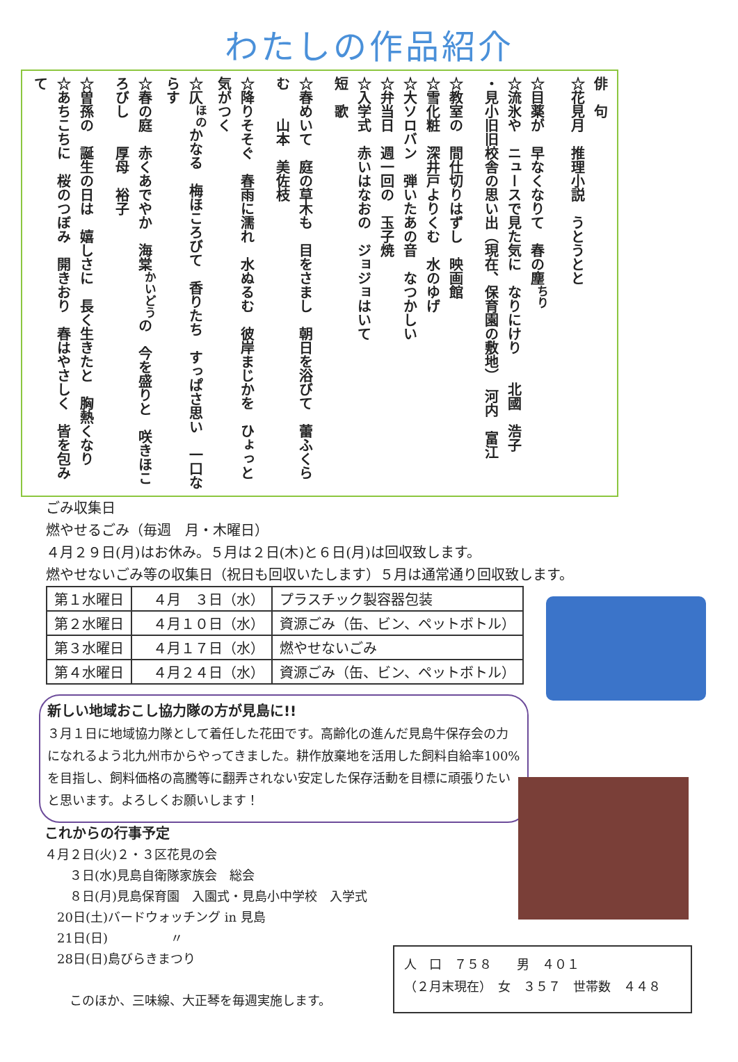わたしの作品紹介
俳　句
☆花見月　推理小説　うとうとと
☆目薬が　早なくなりて　春の塵<sup>ちり</sup>
☆流氷や　ニュースで見た気に　なりにけり　　北國　浩子
・見小旧旧校舎の思い出（現在、保育園の敷地）　河内　富江
☆教室の　間仕切りはずし　映画館
☆雪化粧　深井戸よりくむ　水のゆげ
☆大ソロバン　弾いたあの音　なつかしい
☆弁当日　週一回の　玉子焼
☆入学式　赤いはなおの　ジョジョはいて
短　歌
☆春めいて　庭の草木も　目をさまし　朝日を浴びて　蕾ふくらむ　　山本　美佐枝
☆降りそそぐ　春雨に濡れ　水ぬるむ　彼岸まじかを　ひょっと気がつく
☆仄<sup>ほの</sup>かなる　梅ほころびて　香りたち　すっぱさ思い　一口ならす
☆春の庭　赤くあでやか　海棠<sup>かいどう</sup>の　今を盛りと　咲きほころびし　　厚母　裕子
☆曽孫の　誕生の日は　嬉しさに　長く生きたと　胸熱くなり
☆あちこちに　桜のつぼみ　開きおり　春はやさしく　皆を包みて
ごみ収集日
燃やせるごみ（毎週　月・木曜日）
４月２９日(月)はお休み。５月は２日(木)と６日(月)は回収致します。
燃やせないごみ等の収集日（祝日も回収いたします）５月は通常通り回収致します。
| 第１水曜日 | ４月 ３日（水） | プラスチック製容器包装 |
| 第２水曜日 | ４月１０日（水） | 資源ごみ（缶、ビン、ペットボトル） |
| 第３水曜日 | ４月１７日（水） | 燃やせないごみ |
| 第４水曜日 | ４月２４日（水） | 資源ごみ（缶、ビン、ペットボトル） |
新しい地域おこし協力隊の方が見島に!!
３月１日に地域協力隊として着任した花田です。高齢化の進んだ見島牛保存会の力になれるよう北九州市からやってきました。耕作放棄地を活用した飼料自給率100%を目指し、飼料価格の高騰等に翻弄されない安定した保存活動を目標に頑張りたいと思います。よろしくお願いします！
これからの行事予定
４月２日(火)２・３区花見の会
　　３日(水)見島自衛隊家族会　総会
　　８日(月)見島保育園　入園式・見島小中学校　入学式
　20日(土)バードウォッチング in 見島
　21日(日)　　　　　〃
　28日(日)島びらきまつり
　　このほか、三味線、大正琴を毎週実施します。
人　口　７５８　　男　４０１
（２月末現在）　女　３５７　世帯数　４４８